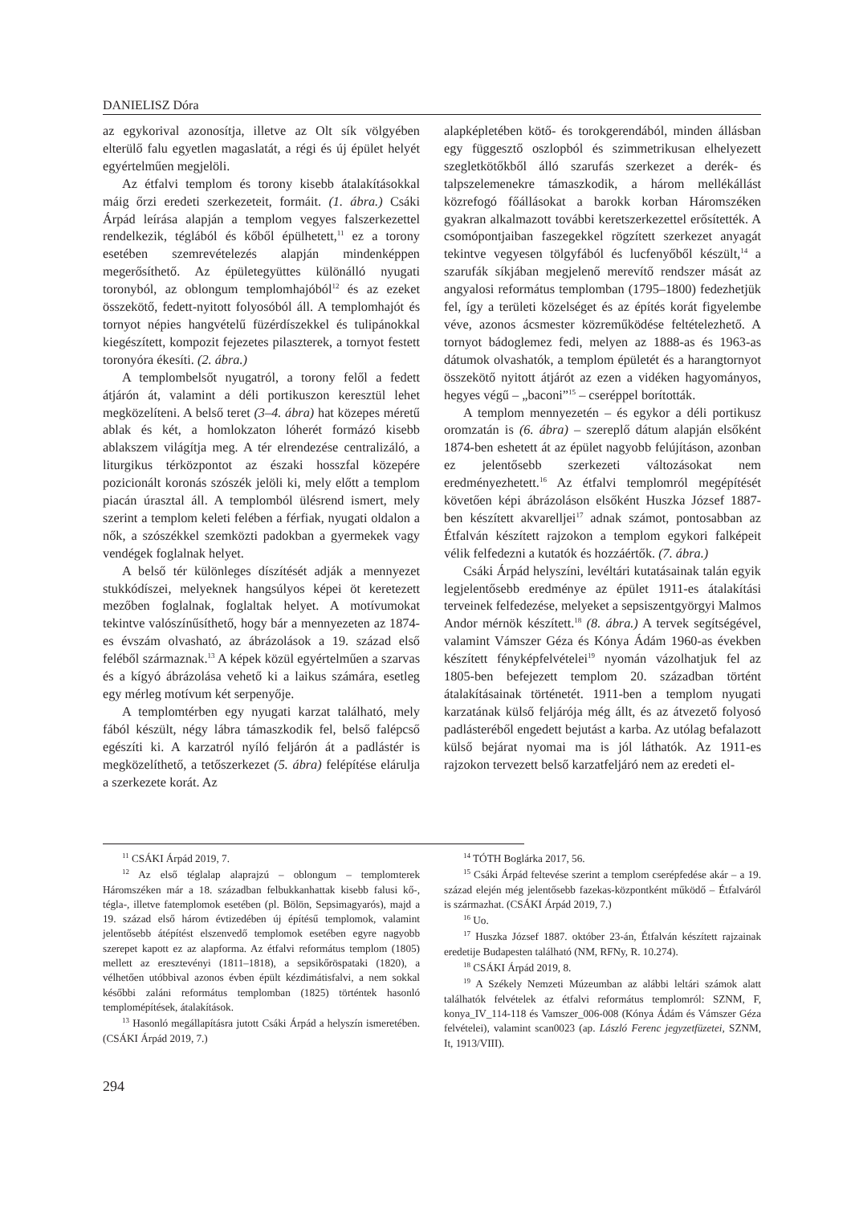DANIELISZ Dóra
az egykorival azonosítja, illetve az Olt sík völgyében elterülő falu egyetlen magaslatát, a régi és új épület helyét egyértelműen megjelöli.
Az étfalvi templom és torony kisebb átalakításokkal máig őrzi eredeti szerkezeteit, formáit. (1. ábra.) Csáki Árpád leírása alapján a templom vegyes falszerkezettel rendelkezik, téglából és kőből épülhetett,<sup>11</sup> ez a torony esetében szemrevételezés alapján mindenképpen megerősíthető. Az épületegyüttes különálló nyugati toronyból, az oblongum templomhajóból<sup>12</sup> és az ezeket összekötő, fedett-nyitott folyosóból áll. A templomhajót és tornyot népies hangvételű füzérdíszekkel és tulipánokkal kiegészített, kompozit fejezetes pilaszterek, a tornyot festett toronyóra ékesíti. (2. ábra.)
A templombelsőt nyugatról, a torony felől a fedett átjárón át, valamint a déli portikuszon keresztül lehet megközelíteni. A belső teret (3–4. ábra) hat közepes méretű ablak és két, a homlokzaton lóherét formázó kisebb ablakszem világítja meg. A tér elrendezése centralizáló, a liturgikus térközpontot az északi hosszfal közepére pozicionált koronás szószék jelöli ki, mely előtt a templom piacán úrasztal áll. A templomból ülésrend ismert, mely szerint a templom keleti felében a férfiak, nyugati oldalon a nők, a szószékkel szemközti padokban a gyermekek vagy vendégek foglalnak helyet.
A belső tér különleges díszítését adják a mennyezet stukkódíszei, melyeknek hangsúlyos képei öt keretezett mezőben foglalnak, foglaltak helyet. A motívumokat tekintve valószínűsíthető, hogy bár a mennyezeten az 1874-es évszám olvasható, az ábrázolások a 19. század első feléből származnak.<sup>13</sup> A képek közül egyértelműen a szarvas és a kígyó ábrázolása vehető ki a laikus számára, esetleg egy mérleg motívum két serpenyője.
A templomtérben egy nyugati karzat található, mely fából készült, négy lábra támaszkodik fel, belső falépcső egészíti ki. A karzatról nyíló feljárón át a padlástér is megközelíthető, a tetőszerkezet (5. ábra) felépítése elárulja a szerkezete korát. Az
alapképletében kötő- és torokgerendából, minden állásban egy függesztő oszlopból és szimmetrikusan elhelyezett szegletkötőkből álló szarufás szerkezet a derék- és talpszelemenekre támaszkodik, a három mellékállást közrefogó főállásokat a barokk korban Háromszéken gyakran alkalmazott további keretszerkezettel erősítették. A csomópontjaiban faszegekkel rögzített szerkezet anyagát tekintve vegyesen tölgyfából és lucfenyőből készült,<sup>14</sup> a szarufák síkjában megjelenő merevítő rendszer mását az angyalosi református templomban (1795–1800) fedezhetjük fel, így a területi közelséget és az építés korát figyelembe véve, azonos ácsmester közreműködése feltételezhető. A tornyot bádoglemez fedi, melyen az 1888-as és 1963-as dátumok olvashatók, a templom épületét és a harangtornyot összekötő nyitott átjárót az ezen a vidéken hagyományos, hegyes végű – „baconi”<sup>15</sup> – cseréppel borították.
A templom mennyezetén – és egykor a déli portikusz oromzatán is (6. ábra) – szereplő dátum alapján elsőként 1874-ben eshetett át az épület nagyobb felújításon, azonban ez jelentősebb szerkezeti változásokat nem eredményezhetett.<sup>16</sup> Az étfalvi templomról megépítését követően képi ábrázoláson elsőként Huszka József 1887-ben készített akvarelljei<sup>17</sup> adnak számot, pontosabban az Étfalván készített rajzokon a templom egykori falképeit vélik felfedezni a kutatók és hozzáértők. (7. ábra.)
Csáki Árpád helyszíni, levéltári kutatásainak talán egyik legjelentősebb eredménye az épület 1911-es átalakítási terveinek felfedezése, melyeket a sepsiszentgyörgyi Malmos Andor mérnök készített.<sup>18</sup> (8. ábra.) A tervek segítségével, valamint Vámszer Géza és Kónya Ádám 1960-as években készített fényképfelvételei<sup>19</sup> nyomán vázolhatjuk fel az 1805-ben befejezett templom 20. században történt átalakításainak történetét. 1911-ben a templom nyugati karzatának külső feljárója még állt, és az átvezető folyosó padlásteréből engedett bejutást a karba. Az utólag befalazott külső bejárat nyomai ma is jól láthatók. Az 1911-es rajzokon tervezett belső karzatfeljáró nem az eredeti el-
<sup>11</sup> CSÁKI Árpád 2019, 7.
<sup>12</sup> Az első téglalap alaprajzú – oblongum – templomterek Háromszéken már a 18. században felbukkanhattak kisebb falusi kő-, tégla-, illetve fatemplomok esetében (pl. Bölön, Sepsimagyarós), majd a 19. század első három évtizedében új építésű templomok, valamint jelentősebb átépítést elszenvedő templomok esetében egyre nagyobb szerepet kapott ez az alapforma. Az étfalvi református templom (1805) mellett az eresztevényi (1811–1818), a sepsikőröspataki (1820), a vélhetően utóbbival azonos évben épült kézdimátisfalvi, a nem sokkal későbbi zaláni református templomban (1825) történtek hasonló templomépítések, átalakítások.
<sup>13</sup> Hasonló megállapításra jutott Csáki Árpád a helyszín ismeretében. (CSÁKI Árpád 2019, 7.)
<sup>14</sup> TÓTH Boglárka 2017, 56.
<sup>15</sup> Csáki Árpád feltevése szerint a templom cserépfedése akár – a 19. század elején még jelentősebb fazekas-központként működő – Étfalváról is származhat. (CSÁKI Árpád 2019, 7.)
<sup>16</sup> Uo.
<sup>17</sup> Huszka József 1887. október 23-án, Étfalván készített rajzainak eredetije Budapesten található (NM, RFNy, R. 10.274).
<sup>18</sup> CSÁKI Árpád 2019, 8.
<sup>19</sup> A Székely Nemzeti Múzeumban az alábbi leltári számok alatt találhatók felvételek az étfalvi református templomról: SZNM, F, konya_IV_114-118 és Vamszer_006-008 (Kónya Ádám és Vámszer Géza felvételei), valamint scan0023 (ap. László Ferenc jegyzetfüzetei, SZNM, It, 1913/VIII).
294